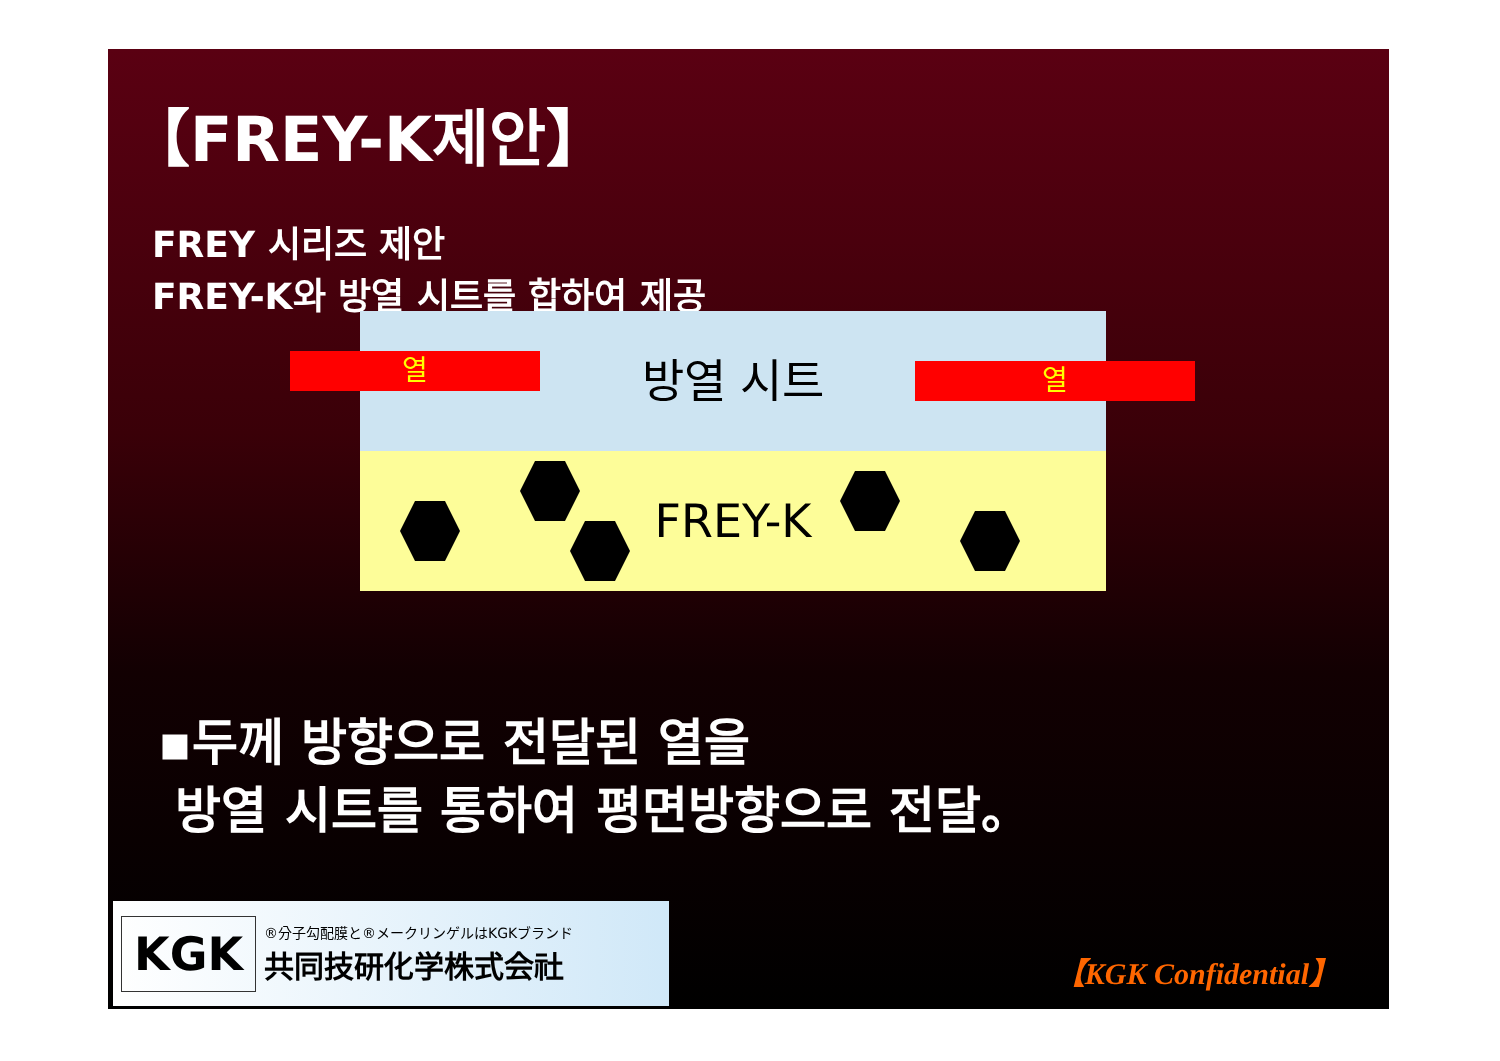【FREY-K제안】
FREY 시리즈 제안
FREY-K와 방열 시트를 합하여 제공
방열 시트
FREY-K
열 열
▪두께 방향으로 전달된 열을
방열 시트를 통하여 평면방향으로 전달。
KGK
®分子勾配膜と®メークリンゲルはKGKブランド
共同技研化学株式会社
【KGK Confidential】